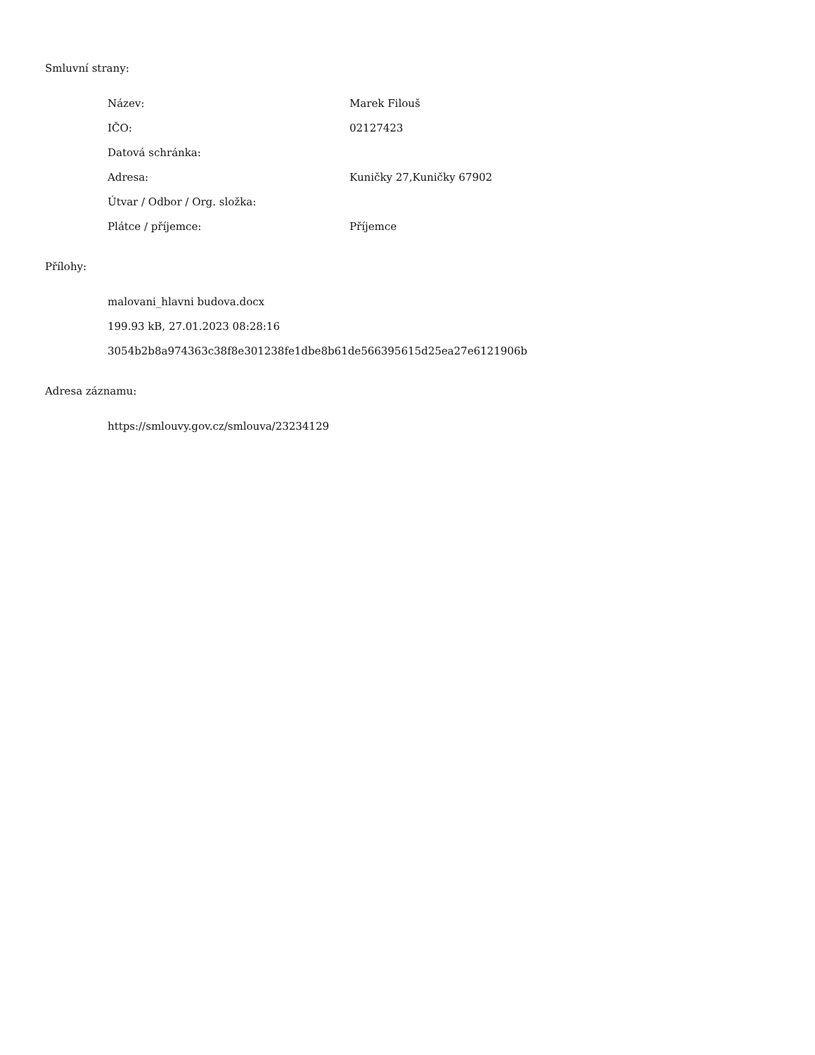Smluvní strany:
| Název: | Marek Filouš |
| IČO: | 02127423 |
| Datová schránka: | |
| Adresa: | Kuničky 27,Kuničky 67902 |
| Útvar / Odbor / Org. složka: | |
| Plátce / příjemce: | Příjemce |
Přílohy:
malovani_hlavni budova.docx
199.93 kB, 27.01.2023 08:28:16
3054b2b8a974363c38f8e301238fe1dbe8b61de566395615d25ea27e6121906b
Adresa záznamu:
https://smlouvy.gov.cz/smlouva/23234129